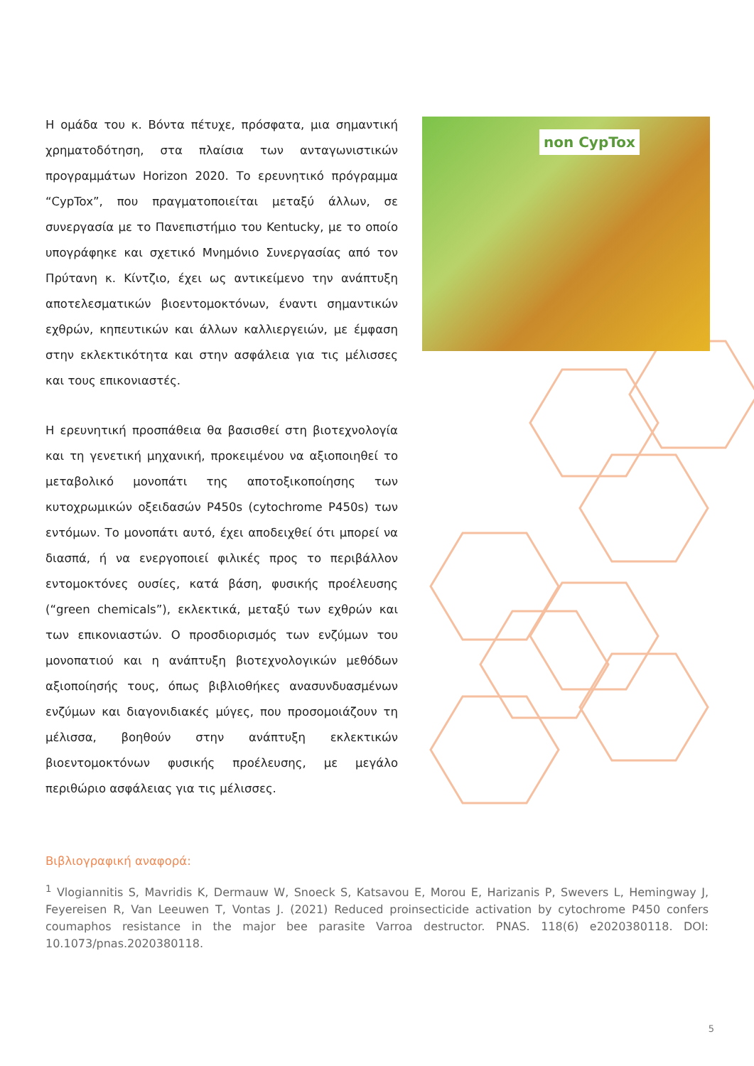Η ομάδα του κ. Βόντα πέτυχε, πρόσφατα, μια σημαντική χρηματοδότηση, στα πλαίσια των ανταγωνιστικών προγραμμάτων Horizon 2020. Το ερευνητικό πρόγραμμα “CypTox”, που πραγματοποιείται μεταξύ άλλων, σε συνεργασία με το Πανεπιστήμιο του Kentucky, με το οποίο υπογράφηκε και σχετικό Μνημόνιο Συνεργασίας από τον Πρύτανη κ. Κίντζιο, έχει ως αντικείμενο την ανάπτυξη αποτελεσματικών βιοεντομοκτόνων, έναντι σημαντικών εχθρών, κηπευτικών και άλλων καλλιεργειών, με έμφαση στην εκλεκτικότητα και στην ασφάλεια για τις μέλισσες και τους επικονιαστές.
Η ερευνητική προσπάθεια θα βασισθεί στη βιοτεχνολογία και τη γενετική μηχανική, προκειμένου να αξιοποιηθεί το μεταβολικό μονοπάτι της αποτοξικοποίησης των κυτοχρωμικών οξειδασών P450s (cytochrome P450s) των εντόμων. Το μονοπάτι αυτό, έχει αποδειχθεί ότι μπορεί να διασπά, ή να ενεργοποιεί φιλικές προς το περιβάλλον εντομοκτόνες ουσίες, κατά βάση, φυσικής προέλευσης (“green chemicals”), εκλεκτικά, μεταξύ των εχθρών και των επικονιαστών. Ο προσδιορισμός των ενζύμων του μονοπατιού και η ανάπτυξη βιοτεχνολογικών μεθόδων αξιοποίησής τους, όπως βιβλιοθήκες ανασυνδυασμένων ενζύμων και διαγονιδιακές μύγες, που προσομοιάζουν τη μέλισσα, βοηθούν στην ανάπτυξη εκλεκτικών βιοεντομοκτόνων φυσικής προέλευσης, με μεγάλο περιθώριο ασφάλειας για τις μέλισσες.
non CypTox
Βιβλιογραφική αναφορά:
<sup>1</sup> Vlogiannitis S, Mavridis K, Dermauw W, Snoeck S, Katsavou E, Morou E, Harizanis P, Swevers L, Hemingway J, Feyereisen R, Van Leeuwen T, Vontas J. (2021) Reduced proinsecticide activation by cytochrome P450 confers coumaphos resistance in the major bee parasite Varroa destructor. PNAS. 118(6) e2020380118. DOI: 10.1073/pnas.2020380118.
5